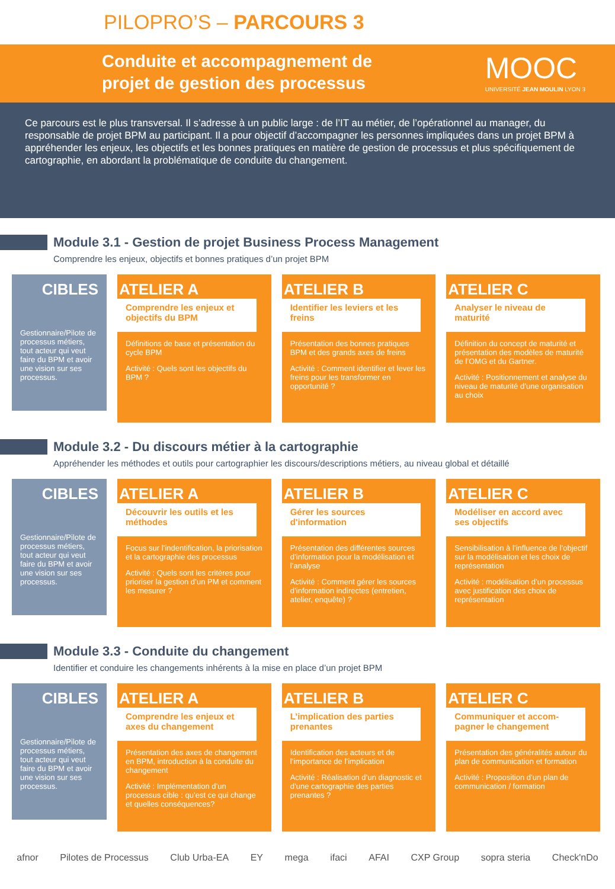PILOPRO’S – PARCOURS 3
Conduite et accompagnement de
projet de gestion des processus
MOOC
UNIVERSITÉ JEAN MOULIN LYON 3
Ce parcours est le plus transversal. Il s’adresse à un public large : de l’IT au métier, de l’opérationnel au manager, du responsable de projet BPM au participant. Il a pour objectif d’accompagner les personnes impliquées dans un projet BPM à appréhender les enjeux, les objectifs et les bonnes pratiques en matière de gestion de processus et plus spécifiquement de cartographie, en abordant la problématique de conduite du changement.
Module 3.1 - Gestion de projet Business Process Management
Comprendre les enjeux, objectifs et bonnes pratiques d’un projet BPM
CIBLES
Gestionnaire/Pilote de processus métiers, tout acteur qui veut faire du BPM et avoir une vision sur ses processus.
ATELIER A
Comprendre les enjeux et objectifs du BPM
Définitions de base et présentation du cycle BPM
Activité : Quels sont les objectifs du BPM ?
ATELIER B
Identifier les leviers et les freins
Présentation des bonnes pratiques BPM et des grands axes de freins
Activité : Comment identifier et lever les freins pour les transformer en opportunité ?
ATELIER C
Analyser le niveau de maturité
Définition du concept de maturité et présentation des modèles de maturité de l’OMG et du Gartner.
Activité : Positionnement et analyse du niveau de maturité d’une organisation au choix
Module 3.2 - Du discours métier à la cartographie
Appréhender les méthodes et outils pour cartographier les discours/descriptions métiers, au niveau global et détaillé
CIBLES
Gestionnaire/Pilote de processus métiers, tout acteur qui veut faire du BPM et avoir une vision sur ses processus.
ATELIER A
Découvrir les outils et les méthodes
Focus sur l’indentification, la priorisation et la cartographie des processus
Activité : Quels sont les critères pour prioriser la gestion d’un PM et comment les mesurer ?
ATELIER B
Gérer les sources d'information
Présentation des différentes sources d’information pour la modélisation et l’analyse
Activité : Comment gérer les sources d’information indirectes (entretien, atelier, enquête) ?
ATELIER C
Modéliser en accord avec ses objectifs
Sensibilisation à l’influence de l’objectif sur la modélisation et les choix de représentation
Activité : modélisation d’un processus avec justification des choix de représentation
Module 3.3 - Conduite du changement
Identifier et conduire les changements inhérents à la mise en place d’un projet BPM
CIBLES
Gestionnaire/Pilote de processus métiers, tout acteur qui veut faire du BPM et avoir une vision sur ses processus.
ATELIER A
Comprendre les enjeux et axes du changement
Présentation des axes de changement en BPM, introduction à la conduite du changement
Activité : Implémentation d’un processus cible : qu’est ce qui change et quelles conséquences?
ATELIER B
L’implication des parties prenantes
Identification des acteurs et de l’importance de l’implication
Activité : Réalisation d’un diagnostic et d’une cartographie des parties prenantes ?
ATELIER C
Communiquer et accom-pagner le changement
Présentation des généralités autour du plan de communication et formation
Activité : Proposition d’un plan de communication / formation
afnor Pilotes de Processus Club Urba-EA EY mega ifaci AFAI CXP Group sopra steria Check'nDo